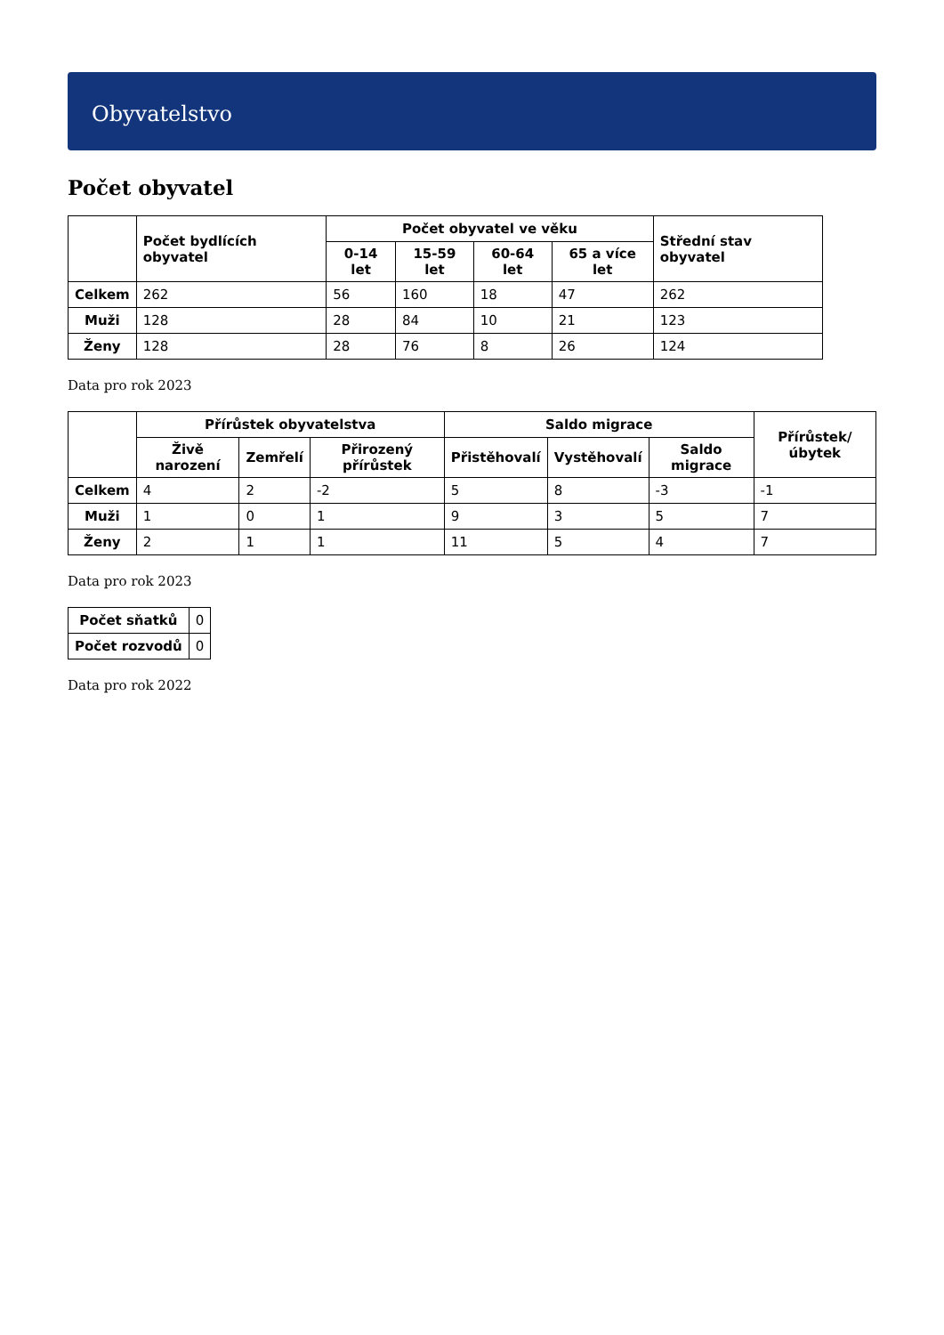Obyvatelstvo
Počet obyvatel
| | Počet bydlících obyvatel | Počet obyvatel ve věku | | | | Střední stav obyvatel |
| --- | --- | --- | --- | --- | --- | --- |
| | | 0-14 let | 15-59 let | 60-64 let | 65 a více let | |
| Celkem | 262 | 56 | 160 | 18 | 47 | 262 |
| Muži | 128 | 28 | 84 | 10 | 21 | 123 |
| Ženy | 128 | 28 | 76 | 8 | 26 | 124 |
Data pro rok 2023
| | Přírůstek obyvatelstva | | | Saldo migrace | | | Přírůstek/úbytek |
| --- | --- | --- | --- | --- | --- | --- | --- |
| | Živě narození | Zemřelí | Přirozený přírůstek | Přistěhovalí | Vystěhovalí | Saldo migrace | |
| Celkem | 4 | 2 | -2 | 5 | 8 | -3 | -1 |
| Muži | 1 | 0 | 1 | 9 | 3 | 5 | 7 |
| Ženy | 2 | 1 | 1 | 11 | 5 | 4 | 7 |
Data pro rok 2023
| Počet sňatků | 0 |
| Počet rozvodů | 0 |
Data pro rok 2022